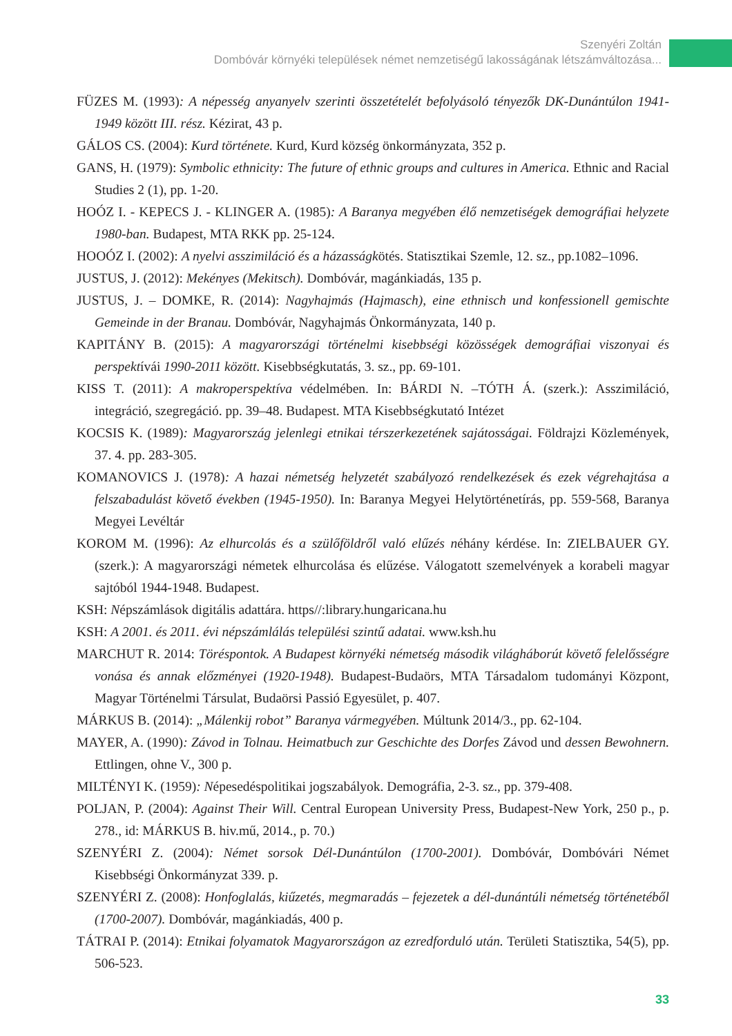Szenyéri Zoltán
Dombóvár környéki települések német nemzetiségű lakosságának létszámváltozása...
FÜZES M. (1993): A népesség anyanyelv szerinti összetételét befolyásoló tényezők DK-Dunántúlon 1941-1949 között III. rész. Kézirat, 43 p.
GÁLOS CS. (2004): Kurd története. Kurd, Kurd község önkormányzata, 352 p.
GANS, H. (1979): Symbolic ethnicity: The future of ethnic groups and cultures in America. Ethnic and Racial Studies 2 (1), pp. 1-20.
HOÓZ I. - KEPECS J. - KLINGER A. (1985): A Baranya megyében élő nemzetiségek demográfiai helyzete 1980-ban. Budapest, MTA RKK pp. 25-124.
HOOÓZ I. (2002): A nyelvi asszimiláció és a házasságkötés. Statisztikai Szemle, 12. sz., pp.1082–1096.
JUSTUS, J. (2012): Mekényes (Mekitsch). Dombóvár, magánkiadás, 135 p.
JUSTUS, J. – DOMKE, R. (2014): Nagyhajmás (Hajmasch), eine ethnisch und konfessionell gemischte Gemeinde in der Branau. Dombóvár, Nagyhajmás Önkormányzata, 140 p.
KAPITÁNY B. (2015): A magyarországi történelmi kisebbségi közösségek demográfiai viszonyai és perspektívái 1990-2011 között. Kisebbségkutatás, 3. sz., pp. 69-101.
KISS T. (2011): A makroperspektíva védelmében. In: BÁRDI N. –TÓTH Á. (szerk.): Asszimiláció, integráció, szegregáció. pp. 39–48. Budapest. MTA Kisebbségkutató Intézet
KOCSIS K. (1989): Magyarország jelenlegi etnikai térszerkezetének sajátosságai. Földrajzi Közlemények, 37. 4. pp. 283-305.
KOMANOVICS J. (1978): A hazai németség helyzetét szabályozó rendelkezések és ezek végrehajtása a felszabadulást követő években (1945-1950). In: Baranya Megyei Helytörténetírás, pp. 559-568, Baranya Megyei Levéltár
KOROM M. (1996): Az elhurcolás és a szülőföldről való elűzés néhány kérdése. In: ZIELBAUER GY. (szerk.): A magyarországi németek elhurcolása és elűzése. Válogatott szemelvények a korabeli magyar sajtóból 1944-1948. Budapest.
KSH: Népszámlások digitális adattára. https//:library.hungaricana.hu
KSH: A 2001. és 2011. évi népszámlálás települési szintű adatai. www.ksh.hu
MARCHUT R. 2014: Töréspontok. A Budapest környéki németség második világháborút követő felelősségre vonása és annak előzményei (1920-1948). Budapest-Budaörs, MTA Társadalom tudományi Központ, Magyar Történelmi Társulat, Budaörsi Passió Egyesület, p. 407.
MÁRKUS B. (2014): „Málenkij robot” Baranya vármegyében. Múltunk 2014/3., pp. 62-104.
MAYER, A. (1990): Závod in Tolnau. Heimatbuch zur Geschichte des Dorfes Závod und dessen Bewohnern. Ettlingen, ohne V., 300 p.
MILTÉNYI K. (1959): Népesedéspolitikai jogszabályok. Demográfia, 2-3. sz., pp. 379-408.
POLJAN, P. (2004): Against Their Will. Central European University Press, Budapest-New York, 250 p., p. 278., id: MÁRKUS B. hiv.mű, 2014., p. 70.)
SZENYÉRI Z. (2004): Német sorsok Dél-Dunántúlon (1700-2001). Dombóvár, Dombóvári Német Kisebbségi Önkormányzat 339. p.
SZENYÉRI Z. (2008): Honfoglalás, kiűzetés, megmaradás – fejezetek a dél-dunántúli németség történetéből (1700-2007). Dombóvár, magánkiadás, 400 p.
TÁTRAI P. (2014): Etnikai folyamatok Magyarországon az ezredforduló után. Területi Statisztika, 54(5), pp. 506-523.
33